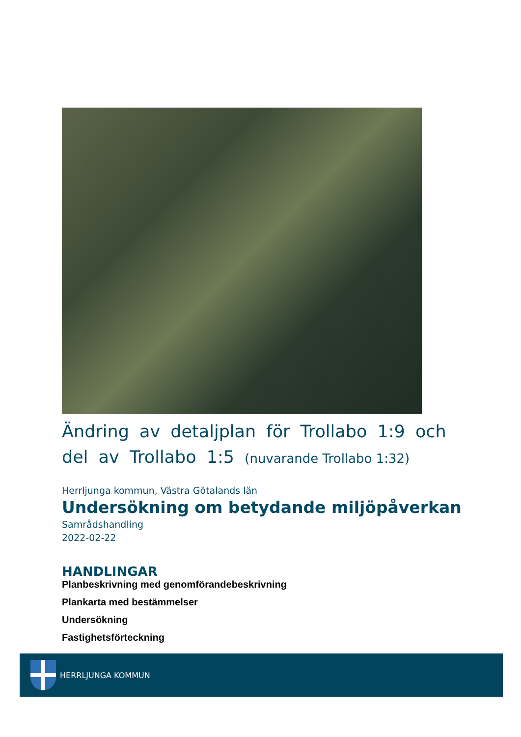Ändring av detaljplan för Trollabo 1:9 och del av Trollabo 1:5 (nuvarande Trollabo 1:32)
Herrljunga kommun, Västra Götalands län
Undersökning om betydande miljöpåverkan
Samrådshandling
2022-02-22
HANDLINGAR
Planbeskrivning med genomförandebeskrivning
Plankarta med bestämmelser
Undersökning
Fastighetsförteckning
HERRLJUNGA KOMMUN